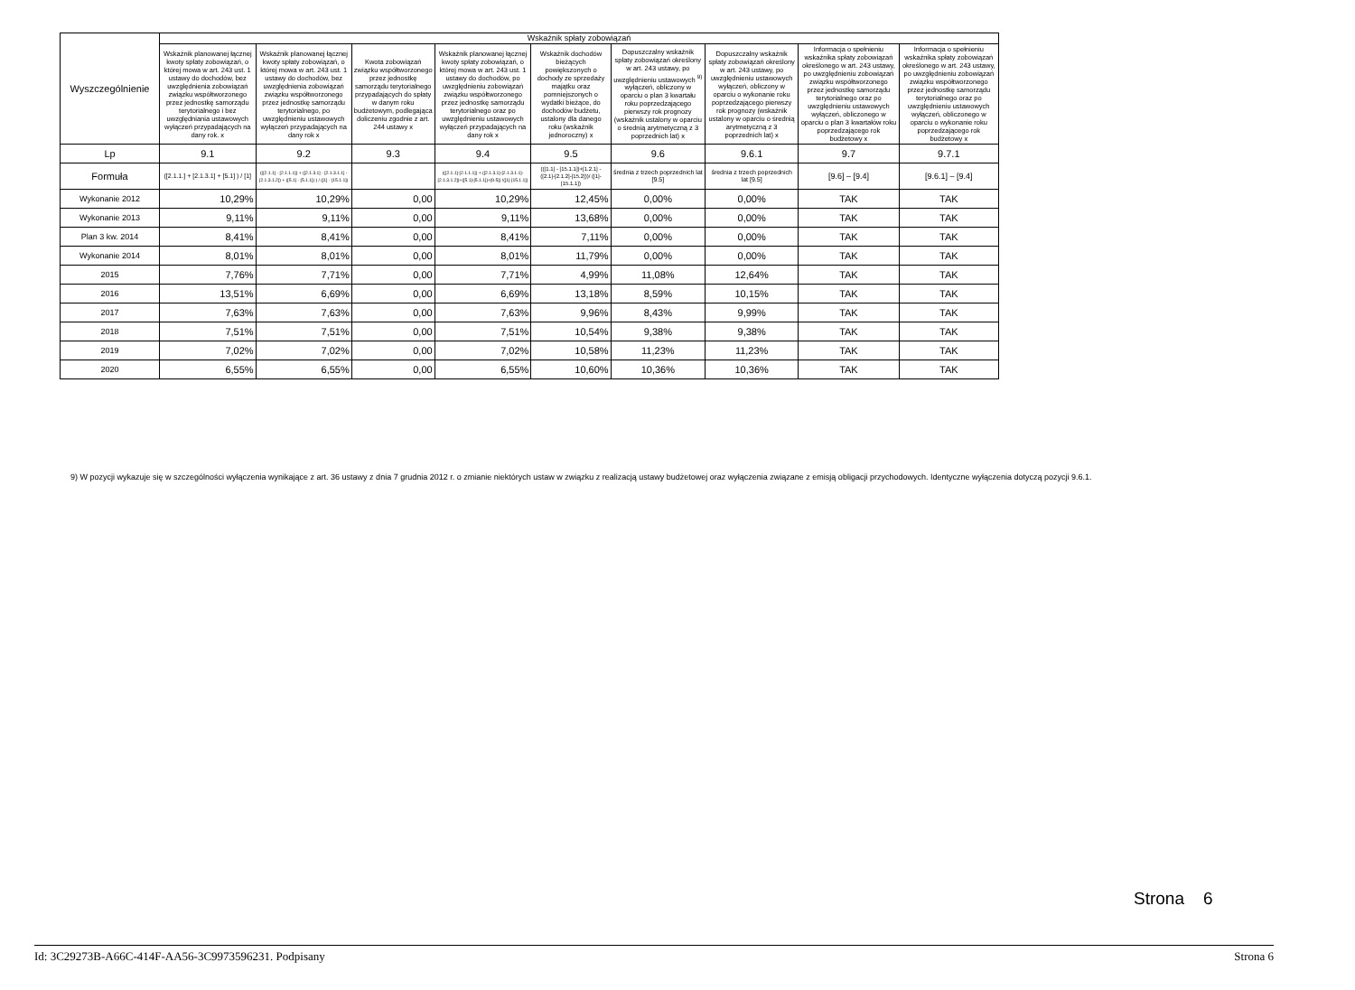| Wyszczególnienie | Wskaźnik spłaty zobowiązań | | | | | | | | |
| --- | --- | --- | --- | --- | --- | --- | --- | --- | --- |
| | Wskaźnik planowanej łącznej kwoty spłaty zobowiązań, o której mowa w art. 243 ust. 1 ustawy do dochodów, bez uwzględnienia zobowiązań związku współtworzonego przez jednostkę samorządu terytorialnego i bez uwzględniania ustawowych wyłączeń przypadających na dany rok. x | Wskaźnik planowanej łącznej kwoty spłaty zobowiązań, o której mowa w art. 243 ust. 1 ustawy do dochodów, bez uwzględnienia zobowiązań związku współtworzonego przez jednostkę samorządu terytorialnego, po uwzględnieniu ustawowych wyłączeń przypadających na dany rok x | Kwota zobowiązań związku współtworzonego przez jednostkę samorządu terytorialnego przypadających do spłaty w danym roku budżetowym, podlegająca doliczeniu zgodnie z art. 244 ustawy x | Wskaźnik planowanej łącznej kwoty spłaty zobowiązań, o której mowa w art. 243 ust. 1 ustawy do dochodów, po uwzględnieniu zobowiązań związku współtworzonego przez jednostkę samorządu terytorialnego oraz po uwzględnieniu ustawowych wyłączeń przypadających na dany rok x | Wskaźnik dochodów bieżących powiększonych o dochody ze sprzedaży majątku oraz pomniejszonych o wydatki bieżące, do dochodów budżetu, ustalony dla danego roku (wskaźnik jednoroczny) x | Dopuszczalny wskaźnik spłaty zobowiązań określony w art. 243 ustawy, po uwzględnieniu ustawowych <sup>9)</sup> wyłączeń, obliczony w oparciu o plan 3 kwartału roku poprzedzającego pierwszy rok prognozy (wskaźnik ustalony w oparciu o średnią arytmetyczną z 3 poprzednich lat) x | Dopuszczalny wskaźnik spłaty zobowiązań określony w art. 243 ustawy, po uwzględnieniu ustawowych wyłączeń, obliczony w oparciu o wykonanie roku poprzedzającego pierwszy rok prognozy (wskaźnik ustalony w oparciu o średnią arytmetyczną z 3 poprzednich lat) x | Informacja o spełnieniu wskaźnika spłaty zobowiązań określonego w art. 243 ustawy, po uwzględnieniu zobowiązań związku współtworzonego przez jednostkę samorządu terytorialnego oraz po uwzględnieniu ustawowych wyłączeń, obliczonego w oparciu o plan 3 kwartałów roku poprzedzającego rok budżetowy x | Informacja o spełnieniu wskaźnika spłaty zobowiązań określonego w art. 243 ustawy, po uwzględnieniu zobowiązań związku współtworzonego przez jednostkę samorządu terytorialnego oraz po uwzględnieniu ustawowych wyłączeń, obliczonego w oparciu o wykonanie roku poprzedzającego rok budżetowy x |
| Lp | 9.1 | 9.2 | 9.3 | 9.4 | 9.5 | 9.6 | 9.6.1 | 9.7 | 9.7.1 |
| Formuła | ([2.1.1.] + [2.1.3.1] + [5.1] ) / [1] | (([2.1.1] - [2.1.1.1]) + ([2.1.3.1] - [2.1.3.1.1] - [2.1.3.1.2]) + ([5.1] - [5.1.1]) ) / ([1] - [15.1.1]) | | (([2.1.1]-[2.1.1.1]) + ([2.1.3.1]-[2.1.3.1.1]-[2.1.3.1.2])+([5.1]-[5.1.1])+[9.5]) /([1]-[15.1.1]) | (([1.1] - [15.1.1])+[1.2.1] - ([2.1]-[2.1.2]-[15.2]))/ ([1]-[15.1.1]) | średnia z trzech poprzednich lat [9.5] | średnia z trzech poprzednich lat [9.5] | [9.6] – [9.4] | [9.6.1] – [9.4] |
| Wykonanie 2012 | 10,29% | 10,29% | 0,00 | 10,29% | 12,45% | 0,00% | 0,00% | TAK | TAK |
| Wykonanie 2013 | 9,11% | 9,11% | 0,00 | 9,11% | 13,68% | 0,00% | 0,00% | TAK | TAK |
| Plan 3 kw. 2014 | 8,41% | 8,41% | 0,00 | 8,41% | 7,11% | 0,00% | 0,00% | TAK | TAK |
| Wykonanie 2014 | 8,01% | 8,01% | 0,00 | 8,01% | 11,79% | 0,00% | 0,00% | TAK | TAK |
| 2015 | 7,76% | 7,71% | 0,00 | 7,71% | 4,99% | 11,08% | 12,64% | TAK | TAK |
| 2016 | 13,51% | 6,69% | 0,00 | 6,69% | 13,18% | 8,59% | 10,15% | TAK | TAK |
| 2017 | 7,63% | 7,63% | 0,00 | 7,63% | 9,96% | 8,43% | 9,99% | TAK | TAK |
| 2018 | 7,51% | 7,51% | 0,00 | 7,51% | 10,54% | 9,38% | 9,38% | TAK | TAK |
| 2019 | 7,02% | 7,02% | 0,00 | 7,02% | 10,58% | 11,23% | 11,23% | TAK | TAK |
| 2020 | 6,55% | 6,55% | 0,00 | 6,55% | 10,60% | 10,36% | 10,36% | TAK | TAK |
9) W pozycji wykazuje się w szczególności wyłączenia wynikające z art. 36 ustawy z dnia 7 grudnia 2012 r. o zmianie niektórych ustaw w związku z realizacją ustawy budżetowej oraz wyłączenia związane z emisją obligacji przychodowych. Identyczne wyłączenia dotyczą pozycji 9.6.1.
Strona 6
Id: 3C29273B-A66C-414F-AA56-3C9973596231. Podpisany Strona 6